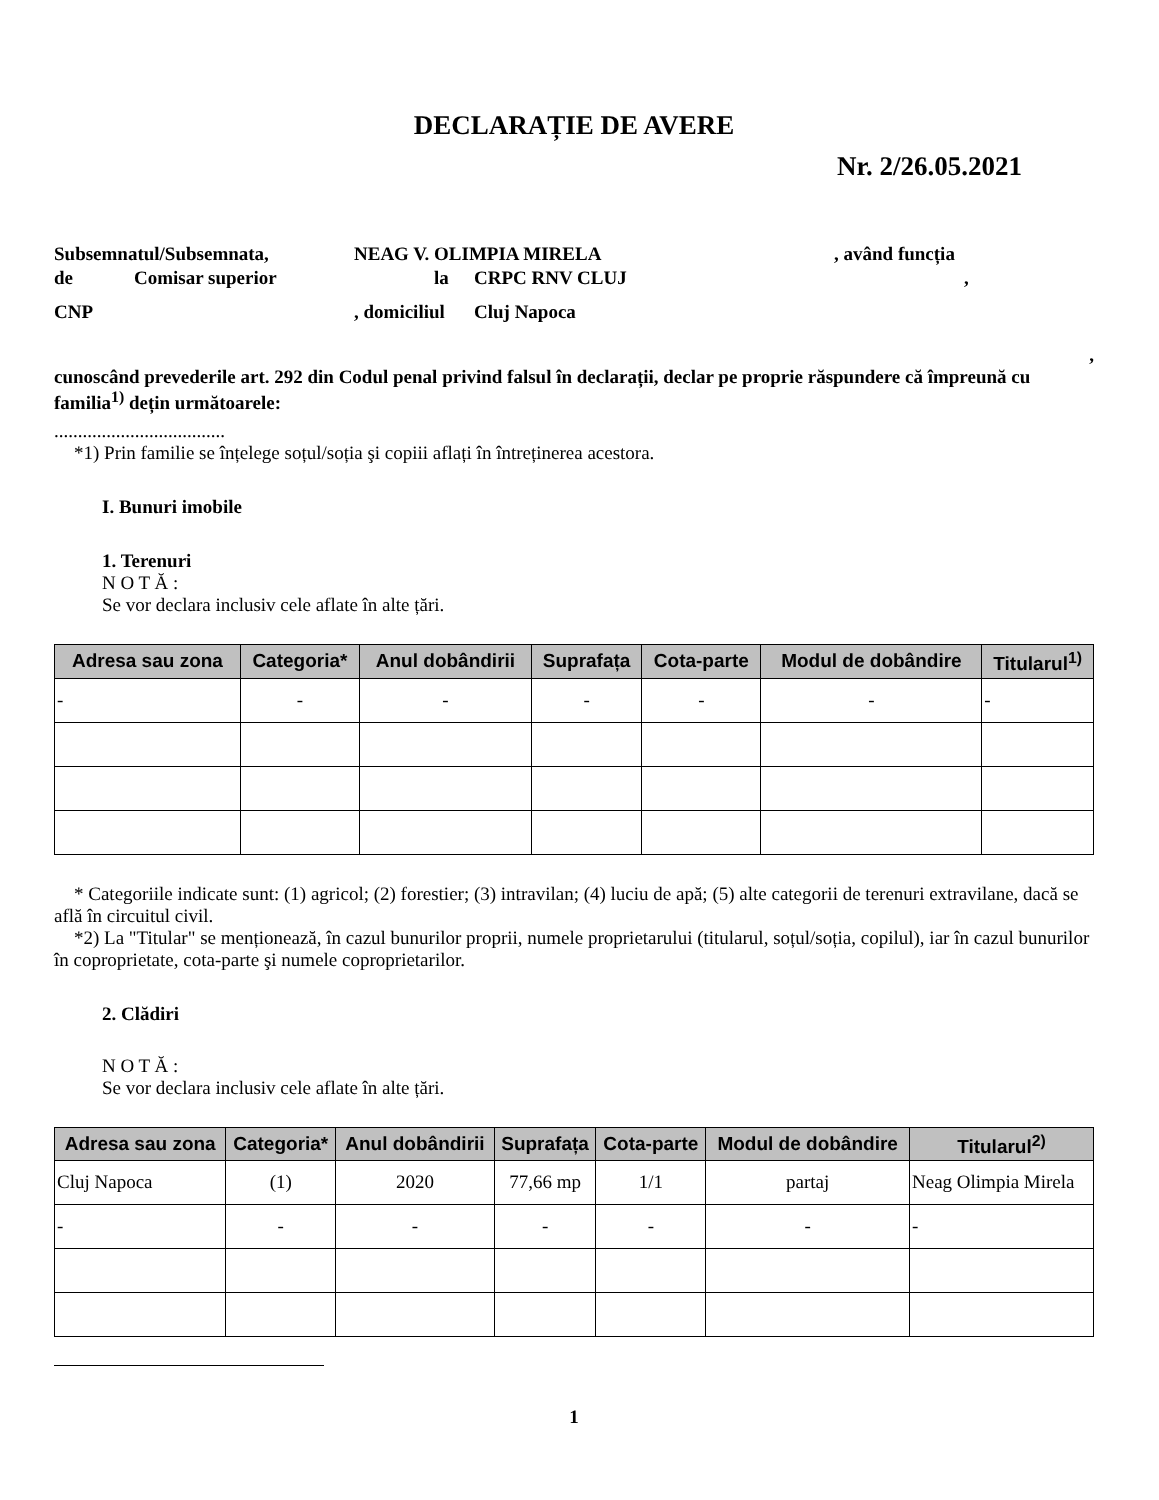DECLARAȚIE DE AVERE
Nr. 2/26.05.2021
Subsemnatul/Subsemnata, NEAG V. OLIMPIA MIRELA, având funcția
de Comisar superior la CRPC RNV CLUJ,
CNP, domiciliul Cluj Napoca
,
cunoscând prevederile art. 292 din Codul penal privind falsul în declarații, declar pe proprie răspundere că împreună cu familia<sup>1)</sup> dețin următoarele:
....................................
*1) Prin familie se înțelege soțul/soția şi copiii aflați în întreținerea acestora.
I. Bunuri imobile
1. Terenuri
N O T Ă :
Se vor declara inclusiv cele aflate în alte țări.
| Adresa sau zona | Categoria* | Anul dobândirii | Suprafața | Cota-parte | Modul de dobândire | Titularul<sup>1)</sup> |
| --- | --- | --- | --- | --- | --- | --- |
| - | - | - | - | - | - | - |
* Categoriile indicate sunt: (1) agricol; (2) forestier; (3) intravilan; (4) luciu de apă; (5) alte categorii de terenuri extravilane, dacă se află în circuitul civil.
*2) La "Titular" se menționează, în cazul bunurilor proprii, numele proprietarului (titularul, soțul/soția, copilul), iar în cazul bunurilor în coproprietate, cota-parte şi numele coproprietarilor.
2. Clădiri
N O T Ă :
Se vor declara inclusiv cele aflate în alte țări.
| Adresa sau zona | Categoria* | Anul dobândirii | Suprafața | Cota-parte | Modul de dobândire | Titularul<sup>2)</sup> |
| --- | --- | --- | --- | --- | --- | --- |
| Cluj Napoca | (1) | 2020 | 77,66 mp | 1/1 | partaj | Neag Olimpia Mirela |
| - | - | - | - | - | - | - |
1